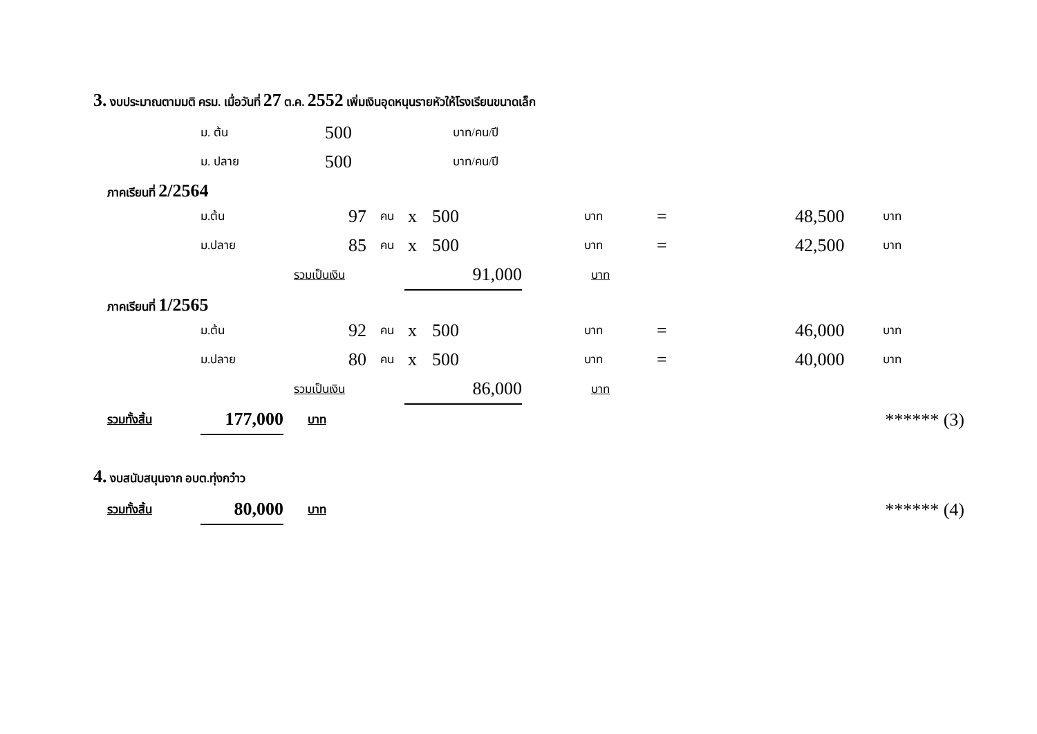3. งบประมาณตามมติ ครม. เมื่อวันที่ 27 ต.ค. 2552 เพิ่มเงินอุดหนุนรายหัวให้โรงเรียนขนาดเล็ก
| ม. ต้น | 500 | บาท/คน/ปี |
| ม. ปลาย | 500 | บาท/คน/ปี |
ภาคเรียนที่ 2/2564
| ม.ต้น | 97 | คน | x | 500 | บาท | = | 48,500 | บาท |
| ม.ปลาย | 85 | คน | x | 500 | บาท | = | 42,500 | บาท |
| รวมเป็นเงิน | 91,000 | บาท |
ภาคเรียนที่ 1/2565
| ม.ต้น | 92 | คน | x | 500 | บาท | = | 46,000 | บาท |
| ม.ปลาย | 80 | คน | x | 500 | บาท | = | 40,000 | บาท |
| รวมเป็นเงิน | 86,000 | บาท |
| รวมทั้งสิ้น | 177,000 | บาท | ****** (3) |
4. งบสนับสนุนจาก อบต.ทุ่งกว๋าว
| รวมทั้งสิ้น | 80,000 | บาท | ****** (4) |